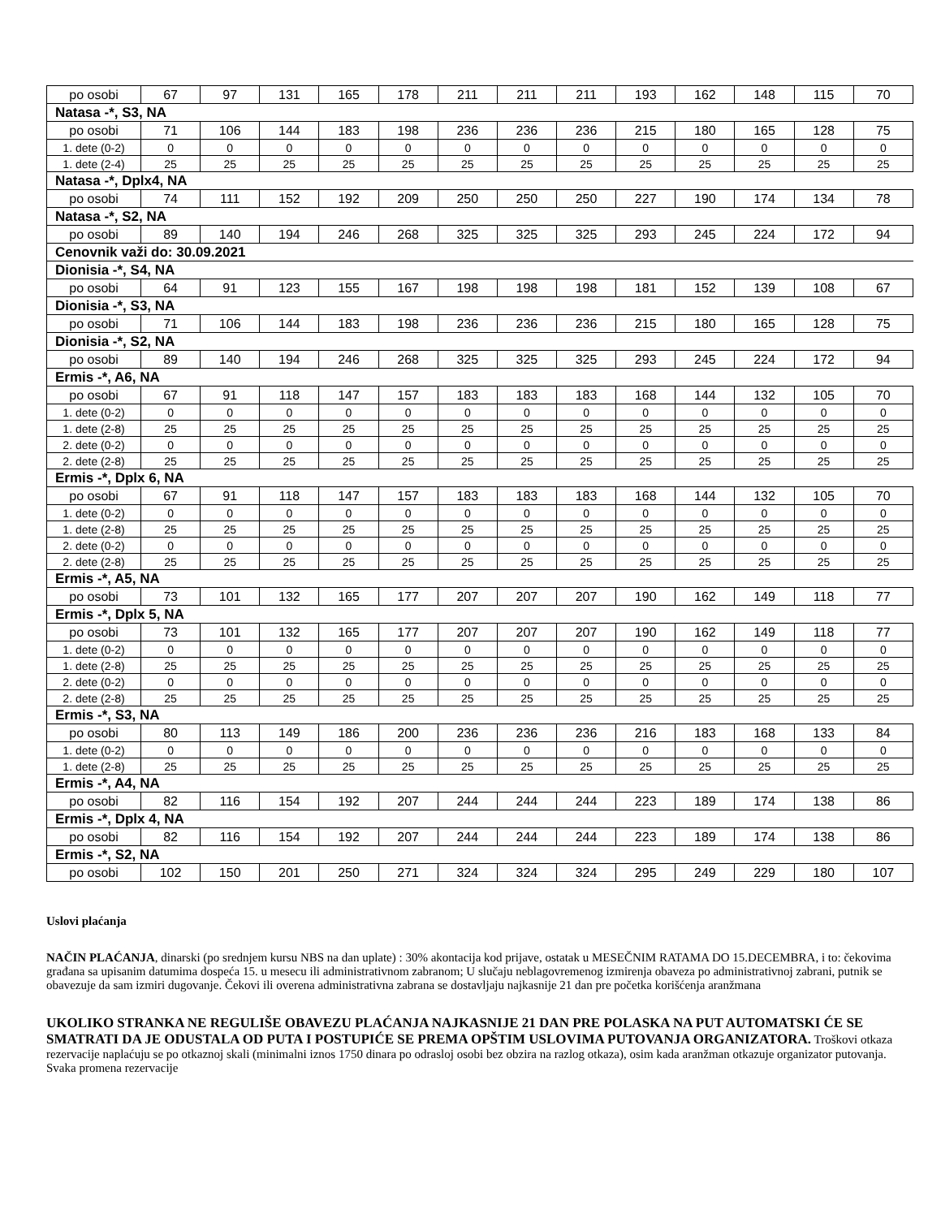| po osobi | 67 | 97 | 131 | 165 | 178 | 211 | 211 | 211 | 193 | 162 | 148 | 115 | 70 |
| Natasa -*, S3, NA | | | | | | | | | | | | | |
| po osobi | 71 | 106 | 144 | 183 | 198 | 236 | 236 | 236 | 215 | 180 | 165 | 128 | 75 |
| 1. dete (0-2) | 0 | 0 | 0 | 0 | 0 | 0 | 0 | 0 | 0 | 0 | 0 | 0 | 0 |
| 1. dete (2-4) | 25 | 25 | 25 | 25 | 25 | 25 | 25 | 25 | 25 | 25 | 25 | 25 | 25 |
| Natasa -*, Dplx4, NA | | | | | | | | | | | | | |
| po osobi | 74 | 111 | 152 | 192 | 209 | 250 | 250 | 250 | 227 | 190 | 174 | 134 | 78 |
| Natasa -*, S2, NA | | | | | | | | | | | | | |
| po osobi | 89 | 140 | 194 | 246 | 268 | 325 | 325 | 325 | 293 | 245 | 224 | 172 | 94 |
| Cenovnik važi do: 30.09.2021 | | | | | | | | | | | | | |
| Dionisia -*, S4, NA | | | | | | | | | | | | | |
| po osobi | 64 | 91 | 123 | 155 | 167 | 198 | 198 | 198 | 181 | 152 | 139 | 108 | 67 |
| Dionisia -*, S3, NA | | | | | | | | | | | | | |
| po osobi | 71 | 106 | 144 | 183 | 198 | 236 | 236 | 236 | 215 | 180 | 165 | 128 | 75 |
| Dionisia -*, S2, NA | | | | | | | | | | | | | |
| po osobi | 89 | 140 | 194 | 246 | 268 | 325 | 325 | 325 | 293 | 245 | 224 | 172 | 94 |
| Ermis -*, A6, NA | | | | | | | | | | | | | |
| po osobi | 67 | 91 | 118 | 147 | 157 | 183 | 183 | 183 | 168 | 144 | 132 | 105 | 70 |
| 1. dete (0-2) | 0 | 0 | 0 | 0 | 0 | 0 | 0 | 0 | 0 | 0 | 0 | 0 | 0 |
| 1. dete (2-8) | 25 | 25 | 25 | 25 | 25 | 25 | 25 | 25 | 25 | 25 | 25 | 25 | 25 |
| 2. dete (0-2) | 0 | 0 | 0 | 0 | 0 | 0 | 0 | 0 | 0 | 0 | 0 | 0 | 0 |
| 2. dete (2-8) | 25 | 25 | 25 | 25 | 25 | 25 | 25 | 25 | 25 | 25 | 25 | 25 | 25 |
| Ermis -*, Dplx 6, NA | | | | | | | | | | | | | |
| po osobi | 67 | 91 | 118 | 147 | 157 | 183 | 183 | 183 | 168 | 144 | 132 | 105 | 70 |
| 1. dete (0-2) | 0 | 0 | 0 | 0 | 0 | 0 | 0 | 0 | 0 | 0 | 0 | 0 | 0 |
| 1. dete (2-8) | 25 | 25 | 25 | 25 | 25 | 25 | 25 | 25 | 25 | 25 | 25 | 25 | 25 |
| 2. dete (0-2) | 0 | 0 | 0 | 0 | 0 | 0 | 0 | 0 | 0 | 0 | 0 | 0 | 0 |
| 2. dete (2-8) | 25 | 25 | 25 | 25 | 25 | 25 | 25 | 25 | 25 | 25 | 25 | 25 | 25 |
| Ermis -*, A5, NA | | | | | | | | | | | | | |
| po osobi | 73 | 101 | 132 | 165 | 177 | 207 | 207 | 207 | 190 | 162 | 149 | 118 | 77 |
| Ermis -*, Dplx 5, NA | | | | | | | | | | | | | |
| po osobi | 73 | 101 | 132 | 165 | 177 | 207 | 207 | 207 | 190 | 162 | 149 | 118 | 77 |
| 1. dete (0-2) | 0 | 0 | 0 | 0 | 0 | 0 | 0 | 0 | 0 | 0 | 0 | 0 | 0 |
| 1. dete (2-8) | 25 | 25 | 25 | 25 | 25 | 25 | 25 | 25 | 25 | 25 | 25 | 25 | 25 |
| 2. dete (0-2) | 0 | 0 | 0 | 0 | 0 | 0 | 0 | 0 | 0 | 0 | 0 | 0 | 0 |
| 2. dete (2-8) | 25 | 25 | 25 | 25 | 25 | 25 | 25 | 25 | 25 | 25 | 25 | 25 | 25 |
| Ermis -*, S3, NA | | | | | | | | | | | | | |
| po osobi | 80 | 113 | 149 | 186 | 200 | 236 | 236 | 236 | 216 | 183 | 168 | 133 | 84 |
| 1. dete (0-2) | 0 | 0 | 0 | 0 | 0 | 0 | 0 | 0 | 0 | 0 | 0 | 0 | 0 |
| 1. dete (2-8) | 25 | 25 | 25 | 25 | 25 | 25 | 25 | 25 | 25 | 25 | 25 | 25 | 25 |
| Ermis -*, A4, NA | | | | | | | | | | | | | |
| po osobi | 82 | 116 | 154 | 192 | 207 | 244 | 244 | 244 | 223 | 189 | 174 | 138 | 86 |
| Ermis -*, Dplx 4, NA | | | | | | | | | | | | | |
| po osobi | 82 | 116 | 154 | 192 | 207 | 244 | 244 | 244 | 223 | 189 | 174 | 138 | 86 |
| Ermis -*, S2, NA | | | | | | | | | | | | | |
| po osobi | 102 | 150 | 201 | 250 | 271 | 324 | 324 | 324 | 295 | 249 | 229 | 180 | 107 |
Uslovi plaćanja
NAČIN PLAĆANJA, dinarski (po srednjem kursu NBS na dan uplate) : 30% akontacija kod prijave, ostatak u MESEČNIM RATAMA DO 15.DECEMBRA, i to: čekovima građana sa upisanim datumima dospeća 15. u mesecu ili administrativnom zabranom; U slučaju neblagovremenog izmirenja obaveza po administrativnoj zabrani, putnik se obavezuje da sam izmiri dugovanje. Čekovi ili overena administrativna zabrana se dostavljaju najkasnije 21 dan pre početka korišćenja aranžmana
UKOLIKO STRANKA NE REGULIŠE OBAVEZU PLAĆANJA NAJKASNIJE 21 DAN PRE POLASKA NA PUT AUTOMATSKI ĆE SE SMATRATI DA JE ODUSTALA OD PUTA I POSTUPIĆE SE PREMA OPŠTIM USLOVIMA PUTOVANJA ORGANIZATORA. Troškovi otkaza rezervacije naplaćuju se po otkaznoj skali (minimalni iznos 1750 dinara po odrasloj osobi bez obzira na razlog otkaza), osim kada aranžman otkazuje organizator putovanja. Svaka promena rezervacije